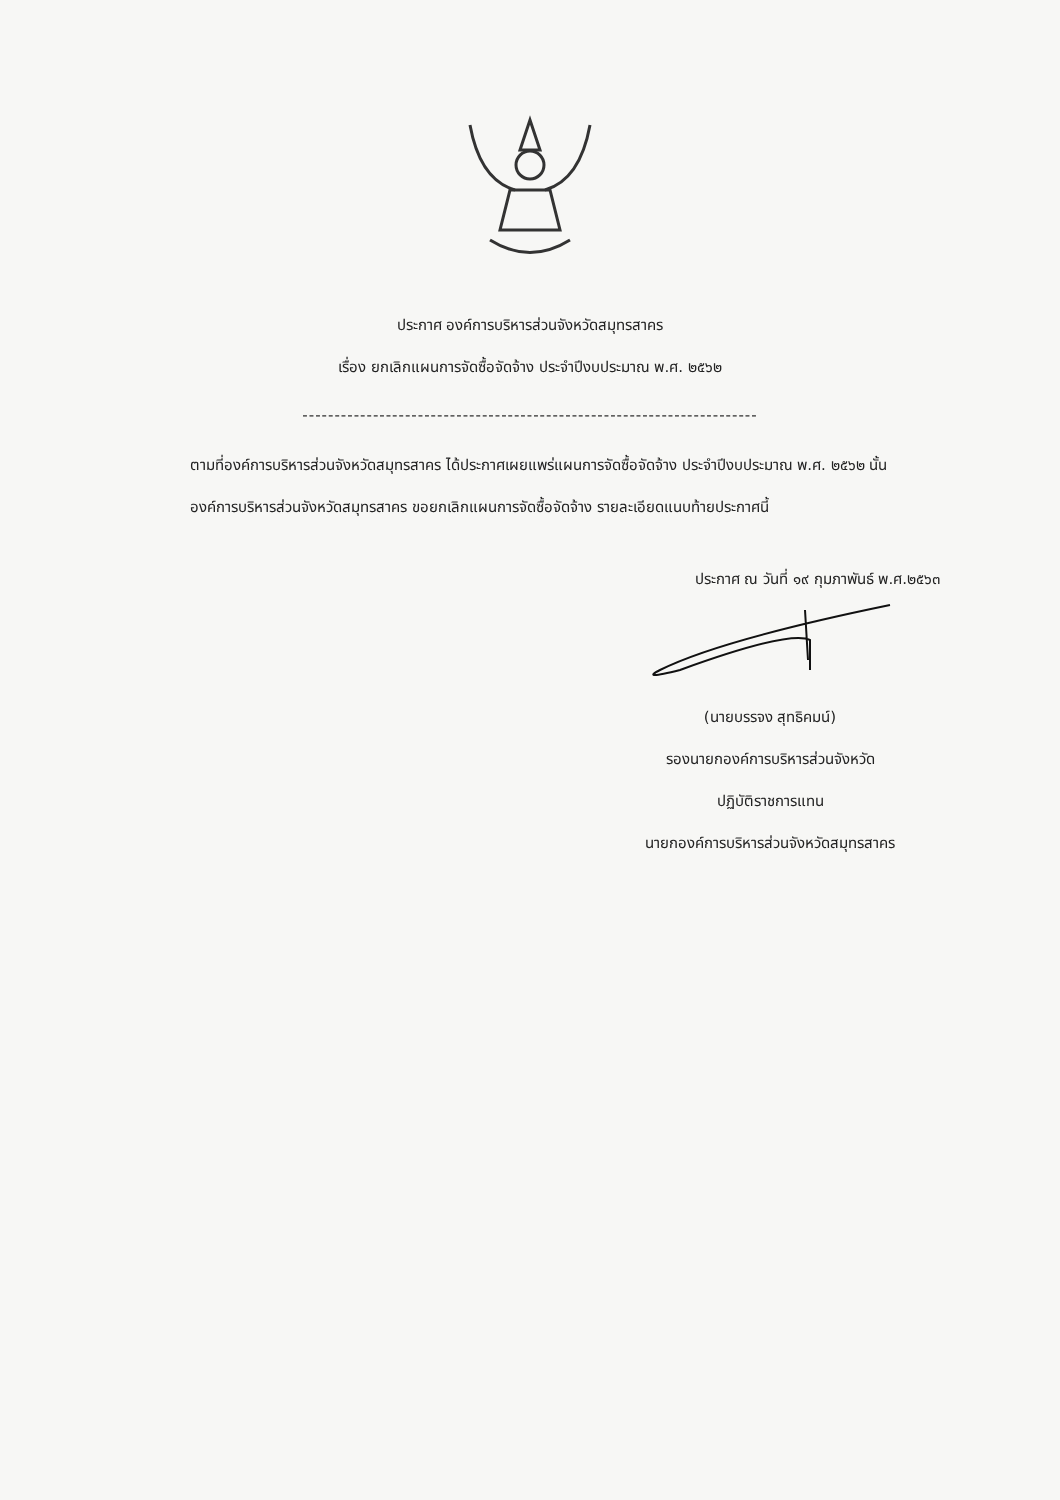ประกาศ องค์การบริหารส่วนจังหวัดสมุทรสาคร
เรื่อง ยกเลิกแผนการจัดซื้อจัดจ้าง ประจำปีงบประมาณ พ.ศ. ๒๕๖๒
-----------------------------------------------------------------------
ตามที่องค์การบริหารส่วนจังหวัดสมุทรสาคร ได้ประกาศเผยแพร่แผนการจัดซื้อจัดจ้าง ประจำปีงบประมาณ พ.ศ. ๒๕๖๒ นั้น
องค์การบริหารส่วนจังหวัดสมุทรสาคร ขอยกเลิกแผนการจัดซื้อจัดจ้าง รายละเอียดแนบท้ายประกาศนี้
ประกาศ ณ วันที่ ๑๙ กุมภาพันธ์ พ.ศ.๒๕๖๓
(นายบรรจง สุทธิคมน์)
รองนายกองค์การบริหารส่วนจังหวัด
ปฏิบัติราชการแทน
นายกองค์การบริหารส่วนจังหวัดสมุทรสาคร